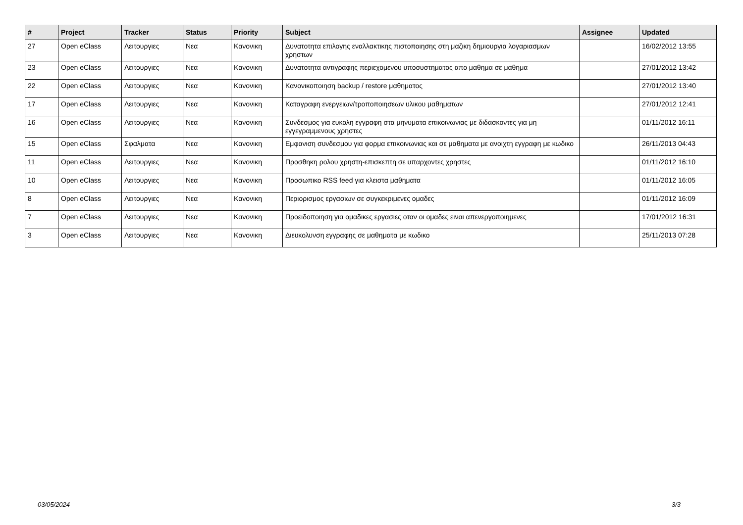| # | Project | Tracker | Status | Priority | Subject | Assignee | Updated |
| --- | --- | --- | --- | --- | --- | --- | --- |
| 27 | Open eClass | Λειτουργιες | Νεα | Κανονικη | Δυνατοτητα επιλογης εναλλακτικης πιστοποιησης στη μαζικη δημιουργια λογαριασμων χρηστων | | 16/02/2012 13:55 |
| 23 | Open eClass | Λειτουργιες | Νεα | Κανονικη | Δυνατοτητα αντιγραφης περιεχομενου υποσυστηματος απο μαθημα σε μαθημα | | 27/01/2012 13:42 |
| 22 | Open eClass | Λειτουργιες | Νεα | Κανονικη | Κανονικοποιηση backup / restore μαθηματος | | 27/01/2012 13:40 |
| 17 | Open eClass | Λειτουργιες | Νεα | Κανονικη | Καταγραφη ενεργειων/τροποποιησεων υλικου μαθηματων | | 27/01/2012 12:41 |
| 16 | Open eClass | Λειτουργιες | Νεα | Κανονικη | Συνδεσμος για ευκολη εγγραφη στα μηνυματα επικοινωνιας με διδασκοντες για μη εγγεγραμμενους χρηστες | | 01/11/2012 16:11 |
| 15 | Open eClass | Σφαλματα | Νεα | Κανονικη | Εμφανιση συνδεσμου για φορμα επικοινωνιας και σε μαθηματα με ανοιχτη εγγραφη με κωδικο | | 26/11/2013 04:43 |
| 11 | Open eClass | Λειτουργιες | Νεα | Κανονικη | Προσθηκη ρολου χρηστη-επισκεπτη σε υπαρχοντες χρηστες | | 01/11/2012 16:10 |
| 10 | Open eClass | Λειτουργιες | Νεα | Κανονικη | Προσωπικο RSS feed για κλειστα μαθηματα | | 01/11/2012 16:05 |
| 8 | Open eClass | Λειτουργιες | Νεα | Κανονικη | Περιορισμος εργασιων σε συγκεκριμενες ομαδες | | 01/11/2012 16:09 |
| 7 | Open eClass | Λειτουργιες | Νεα | Κανονικη | Προειδοποιηση για ομαδικες εργασιες οταν οι ομαδες ειναι απενεργοποιημενες | | 17/01/2012 16:31 |
| 3 | Open eClass | Λειτουργιες | Νεα | Κανονικη | Διευκολυνση εγγραφης σε μαθηματα με κωδικο | | 25/11/2013 07:28 |
03/05/2024 3/3